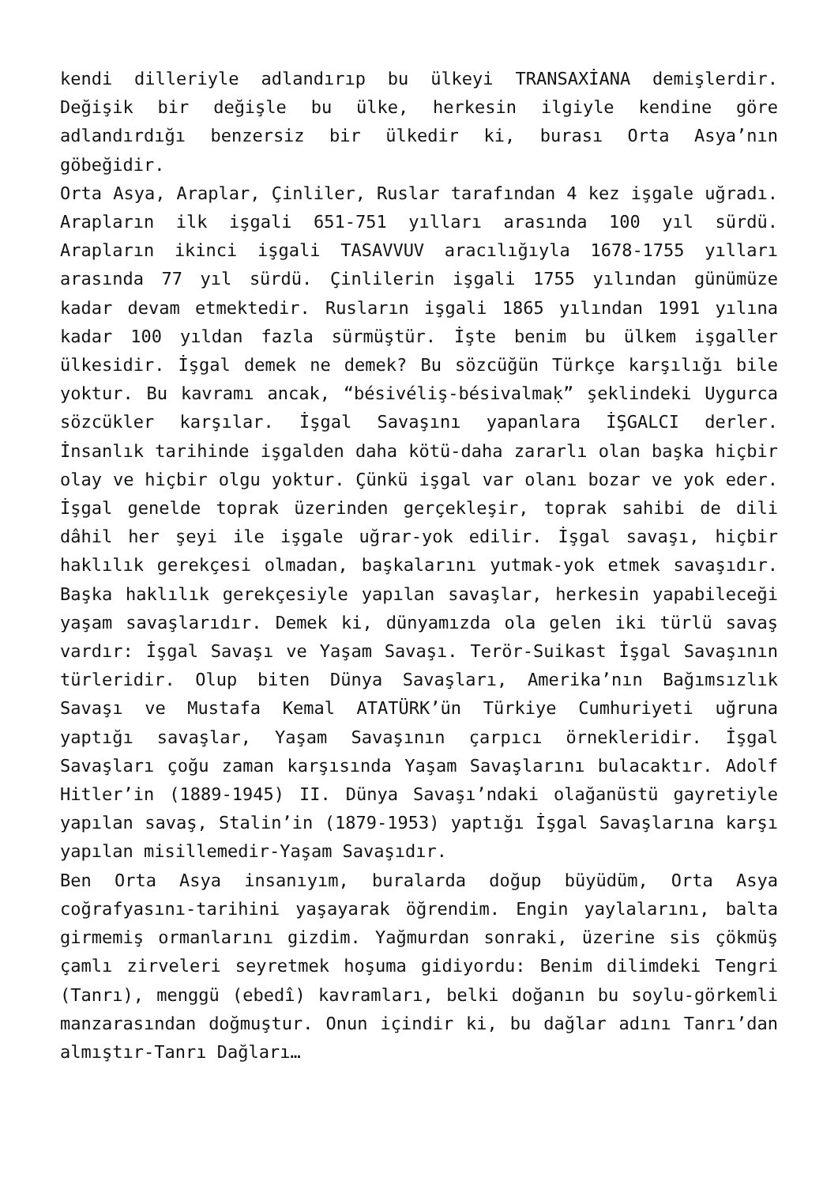kendi dilleriyle adlandırıp bu ülkeyi TRANSAXİANA demişlerdir. Değişik bir değişle bu ülke, herkesin ilgiyle kendine göre adlandırdığı benzersiz bir ülkedir ki, burası Orta Asya’nın göbeğidir.
Orta Asya, Araplar, Çinliler, Ruslar tarafından 4 kez işgale uğradı. Arapların ilk işgali 651-751 yılları arasında 100 yıl sürdü. Arapların ikinci işgali TASAVVUV aracılığıyla 1678-1755 yılları arasında 77 yıl sürdü. Çinlilerin işgali 1755 yılından günümüze kadar devam etmektedir. Rusların işgali 1865 yılından 1991 yılına kadar 100 yıldan fazla sürmüştür. İşte benim bu ülkem işgaller ülkesidir. İşgal demek ne demek? Bu sözcüğün Türkçe karşılığı bile yoktur. Bu kavramı ancak, “bésivéliş-bésivalmaḳ” şeklindeki Uygurca sözcükler karşılar. İşgal Savaşını yapanlara İŞGALCI derler. İnsanlık tarihinde işgalden daha kötü-daha zararlı olan başka hiçbir olay ve hiçbir olgu yoktur. Çünkü işgal var olanı bozar ve yok eder. İşgal genelde toprak üzerinden gerçekleşir, toprak sahibi de dili dâhil her şeyi ile işgale uğrar-yok edilir. İşgal savaşı, hiçbir haklılık gerekçesi olmadan, başkalarını yutmak-yok etmek savaşıdır. Başka haklılık gerekçesiyle yapılan savaşlar, herkesin yapabileceği yaşam savaşlarıdır. Demek ki, dünyamızda ola gelen iki türlü savaş vardır: İşgal Savaşı ve Yaşam Savaşı. Terör-Suikast İşgal Savaşının türleridir. Olup biten Dünya Savaşları, Amerika’nın Bağımsızlık Savaşı ve Mustafa Kemal ATATÜRK’ün Türkiye Cumhuriyeti uğruna yaptığı savaşlar, Yaşam Savaşının çarpıcı örnekleridir. İşgal Savaşları çoğu zaman karşısında Yaşam Savaşlarını bulacaktır. Adolf Hitler’in (1889-1945) II. Dünya Savaşı’ndaki olağanüstü gayretiyle yapılan savaş, Stalin’in (1879-1953) yaptığı İşgal Savaşlarına karşı yapılan misillemedir-Yaşam Savaşıdır.
Ben Orta Asya insanıyım, buralarda doğup büyüdüm, Orta Asya coğrafyasını-tarihini yaşayarak öğrendim. Engin yaylalarını, balta girmemiş ormanlarını gizdim. Yağmurdan sonraki, üzerine sis çökmüş çamlı zirveleri seyretmek hoşuma gidiyordu: Benim dilimdeki Tengri (Tanrı), menggü (ebedî) kavramları, belki doğanın bu soylu-görkemli manzarasından doğmuştur. Onun içindir ki, bu dağlar adını Tanrı’dan almıştır-Tanrı Dağları…